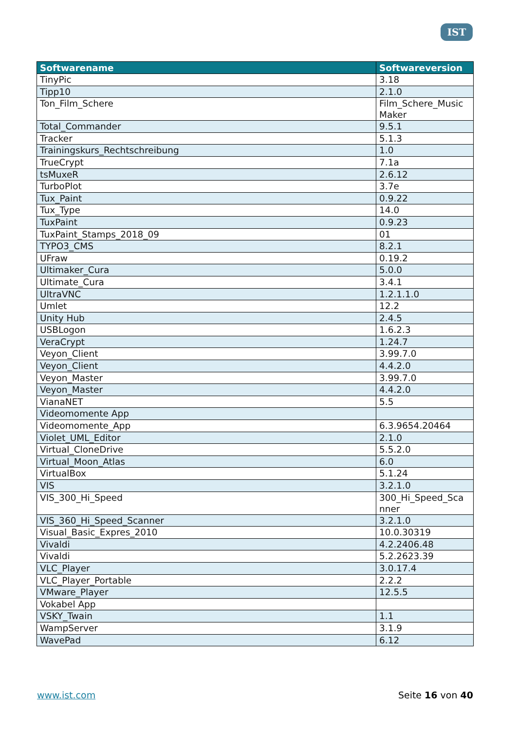IST
| Softwarename | Softwareversion |
| --- | --- |
| TinyPic | 3.18 |
| Tipp10 | 2.1.0 |
| Ton_Film_Schere | Film_Schere_Music Maker |
| Total_Commander | 9.5.1 |
| Tracker | 5.1.3 |
| Trainingskurs_Rechtschreibung | 1.0 |
| TrueCrypt | 7.1a |
| tsMuxeR | 2.6.12 |
| TurboPlot | 3.7e |
| Tux_Paint | 0.9.22 |
| Tux_Type | 14.0 |
| TuxPaint | 0.9.23 |
| TuxPaint_Stamps_2018_09 | 01 |
| TYPO3_CMS | 8.2.1 |
| UFraw | 0.19.2 |
| Ultimaker_Cura | 5.0.0 |
| Ultimate_Cura | 3.4.1 |
| UltraVNC | 1.2.1.1.0 |
| Umlet | 12.2 |
| Unity Hub | 2.4.5 |
| USBLogon | 1.6.2.3 |
| VeraCrypt | 1.24.7 |
| Veyon_Client | 3.99.7.0 |
| Veyon_Client | 4.4.2.0 |
| Veyon_Master | 3.99.7.0 |
| Veyon_Master | 4.4.2.0 |
| VianaNET | 5.5 |
| Videomomente App | |
| Videomomente_App | 6.3.9654.20464 |
| Violet_UML_Editor | 2.1.0 |
| Virtual_CloneDrive | 5.5.2.0 |
| Virtual_Moon_Atlas | 6.0 |
| VirtualBox | 5.1.24 |
| VIS | 3.2.1.0 |
| VIS_300_Hi_Speed | 300_Hi_Speed_Sca nner |
| VIS_360_Hi_Speed_Scanner | 3.2.1.0 |
| Visual_Basic_Expres_2010 | 10.0.30319 |
| Vivaldi | 4.2.2406.48 |
| Vivaldi | 5.2.2623.39 |
| VLC_Player | 3.0.17.4 |
| VLC_Player_Portable | 2.2.2 |
| VMware_Player | 12.5.5 |
| Vokabel App | |
| VSKY_Twain | 1.1 |
| WampServer | 3.1.9 |
| WavePad | 6.12 |
www.ist.com Seite 16 von 40